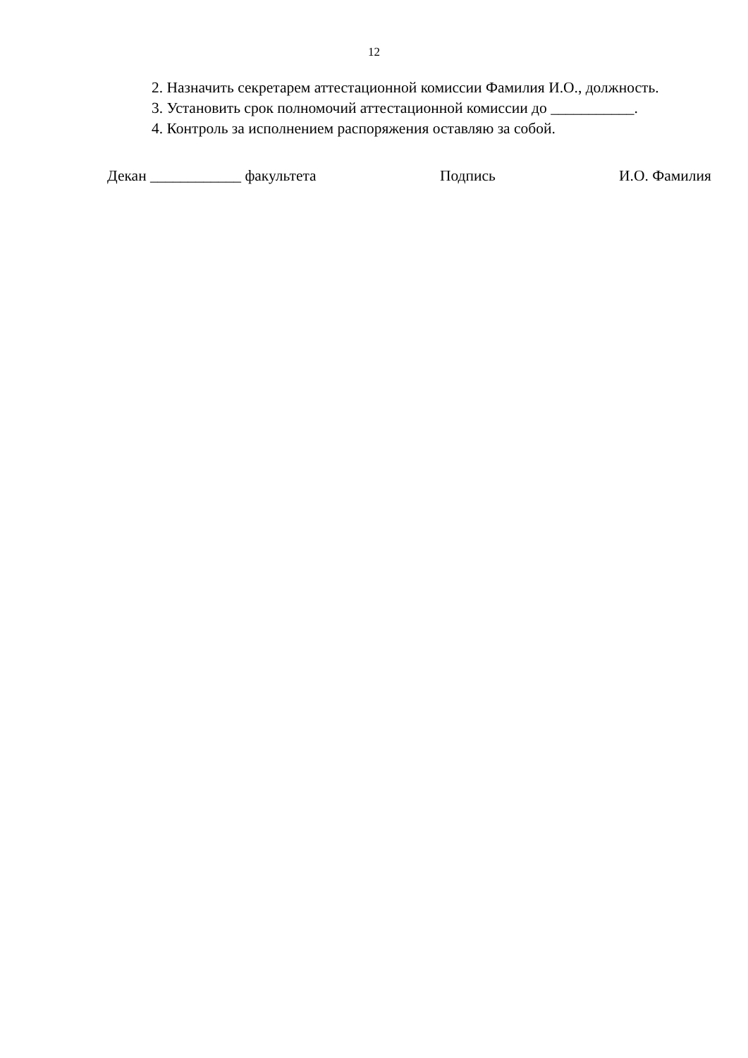12
2. Назначить секретарем аттестационной комиссии Фамилия И.О., должность.
3. Установить срок полномочий аттестационной комиссии до ___________.
4. Контроль за исполнением распоряжения оставляю за собой.
Декан ____________ факультета Подпись И.О. Фамилия